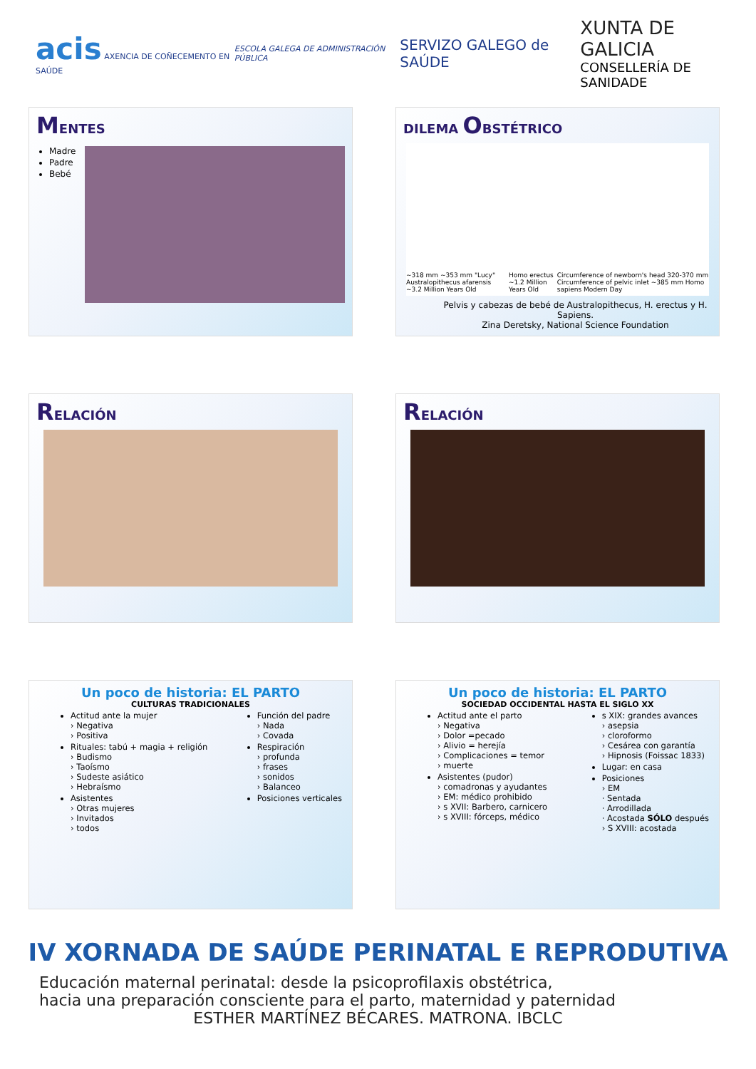acis AXENCIA DE COÑECEMENTO EN SAÚDE
ESCOLA GALEGA DE ADMINISTRACIÓN PÚBLICA
SERVIZO GALEGO de SAÚDE
XUNTA DE GALICIA
CONSELLERÍA DE SANIDADE
MENTES
Madre
Padre
Bebé
DILEMA OBSTÉTRICO
~318 mm ~353 mm "Lucy" Australopithecus afarensis ~3.2 Million Years Old Homo erectus ~1.2 Million Years Old Circumference of newborn's head 320-370 mm Circumference of pelvic inlet ~385 mm Homo sapiens Modern Day
Pelvis y cabezas de bebé de Australopithecus, H. erectus y H. Sapiens.
Zina Deretsky, National Science Foundation
RELACIÓN
RELACIÓN
Un poco de historia: EL PARTO
CULTURAS TRADICIONALES
Actitud ante la mujer
› Negativa
› Positiva
Rituales: tabú + magia + religión
› Budismo
› Taoísmo
› Sudeste asiático
› Hebraísmo
Asistentes
› Otras mujeres
› Invitados
› todos
Función del padre
› Nada
› Covada
Respiración
› profunda
› frases
› sonidos
› Balanceo
Posiciones verticales
Un poco de historia: EL PARTO
SOCIEDAD OCCIDENTAL HASTA EL SIGLO XX
Actitud ante el parto
› Negativa
› Dolor =pecado
› Alivio = herejía
› Complicaciones = temor
› muerte
Asistentes (pudor)
› comadronas y ayudantes
› EM: médico prohibido
› s XVII: Barbero, carnicero
› s XVIII: fórceps, médico
s XIX: grandes avances
› asepsia
› cloroformo
› Cesárea con garantía
› Hipnosis (Foissac 1833)
Lugar: en casa
Posiciones
› EM
· Sentada
· Arrodillada
· Acostada SÓLO después
› S XVIII: acostada
IV XORNADA DE SAÚDE PERINATAL E REPRODUTIVA
Educación maternal perinatal: desde la psicoprofilaxis obstétrica,
hacia una preparación consciente para el parto, maternidad y paternidad
ESTHER MARTÍNEZ BÉCARES. MATRONA. IBCLC